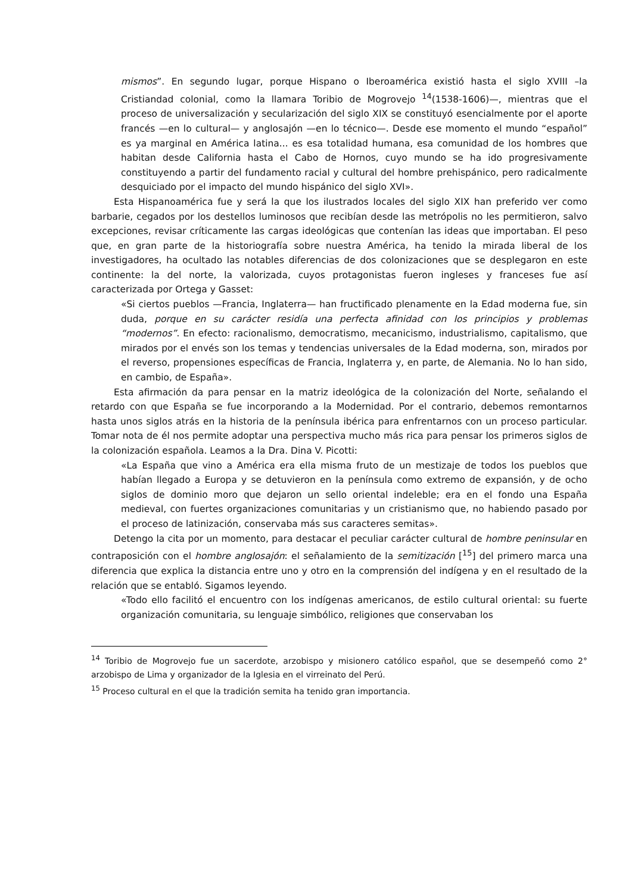mismos”. En segundo lugar, porque Hispano o Iberoamérica existió hasta el siglo XVIII –la Cristiandad colonial, como la llamara Toribio de Mogrovejo <sup>14</sup>(1538-1606)—, mientras que el proceso de universalización y secularización del siglo XIX se constituyó esencialmente por el aporte francés —en lo cultural— y anglosajón —en lo técnico—. Desde ese momento el mundo “español” es ya marginal en América latina... es esa totalidad humana, esa comunidad de los hombres que habitan desde California hasta el Cabo de Hornos, cuyo mundo se ha ido progresivamente constituyendo a partir del fundamento racial y cultural del hombre prehispánico, pero radicalmente desquiciado por el impacto del mundo hispánico del siglo XVI».
Esta Hispanoamérica fue y será la que los ilustrados locales del siglo XIX han preferido ver como barbarie, cegados por los destellos luminosos que recibían desde las metrópolis no les permitieron, salvo excepciones, revisar críticamente las cargas ideológicas que contenían las ideas que importaban. El peso que, en gran parte de la historiografía sobre nuestra América, ha tenido la mirada liberal de los investigadores, ha ocultado las notables diferencias de dos colonizaciones que se desplegaron en este continente: la del norte, la valorizada, cuyos protagonistas fueron ingleses y franceses fue así caracterizada por Ortega y Gasset:
«Si ciertos pueblos —Francia, Inglaterra— han fructificado plenamente en la Edad moderna fue, sin duda, porque en su carácter residía una perfecta afinidad con los principios y problemas “modernos”. En efecto: racionalismo, democratismo, mecanicismo, industrialismo, capitalismo, que mirados por el envés son los temas y tendencias universales de la Edad moderna, son, mirados por el reverso, propensiones específicas de Francia, Inglaterra y, en parte, de Alemania. No lo han sido, en cambio, de España».
Esta afirmación da para pensar en la matriz ideológica de la colonización del Norte, señalando el retardo con que España se fue incorporando a la Modernidad. Por el contrario, debemos remontarnos hasta unos siglos atrás en la historia de la península ibérica para enfrentarnos con un proceso particular. Tomar nota de él nos permite adoptar una perspectiva mucho más rica para pensar los primeros siglos de la colonización española. Leamos a la Dra. Dina V. Picotti:
«La España que vino a América era ella misma fruto de un mestizaje de todos los pueblos que habían llegado a Europa y se detuvieron en la península como extremo de expansión, y de ocho siglos de dominio moro que dejaron un sello oriental indeleble; era en el fondo una España medieval, con fuertes organizaciones comunitarias y un cristianismo que, no habiendo pasado por el proceso de latinización, conservaba más sus caracteres semitas».
Detengo la cita por un momento, para destacar el peculiar carácter cultural de hombre peninsular en contraposición con el hombre anglosajón: el señalamiento de la semitización [<sup>15</sup>] del primero marca una diferencia que explica la distancia entre uno y otro en la comprensión del indígena y en el resultado de la relación que se entabló. Sigamos leyendo.
«Todo ello facilitó el encuentro con los indígenas americanos, de estilo cultural oriental: su fuerte organización comunitaria, su lenguaje simbólico, religiones que conservaban los
<sup>14</sup> Toribio de Mogrovejo fue un sacerdote, arzobispo y misionero católico español, que se desempeñó como 2° arzobispo de Lima y organizador de la Iglesia en el virreinato del Perú.
<sup>15</sup> Proceso cultural en el que la tradición semita ha tenido gran importancia.